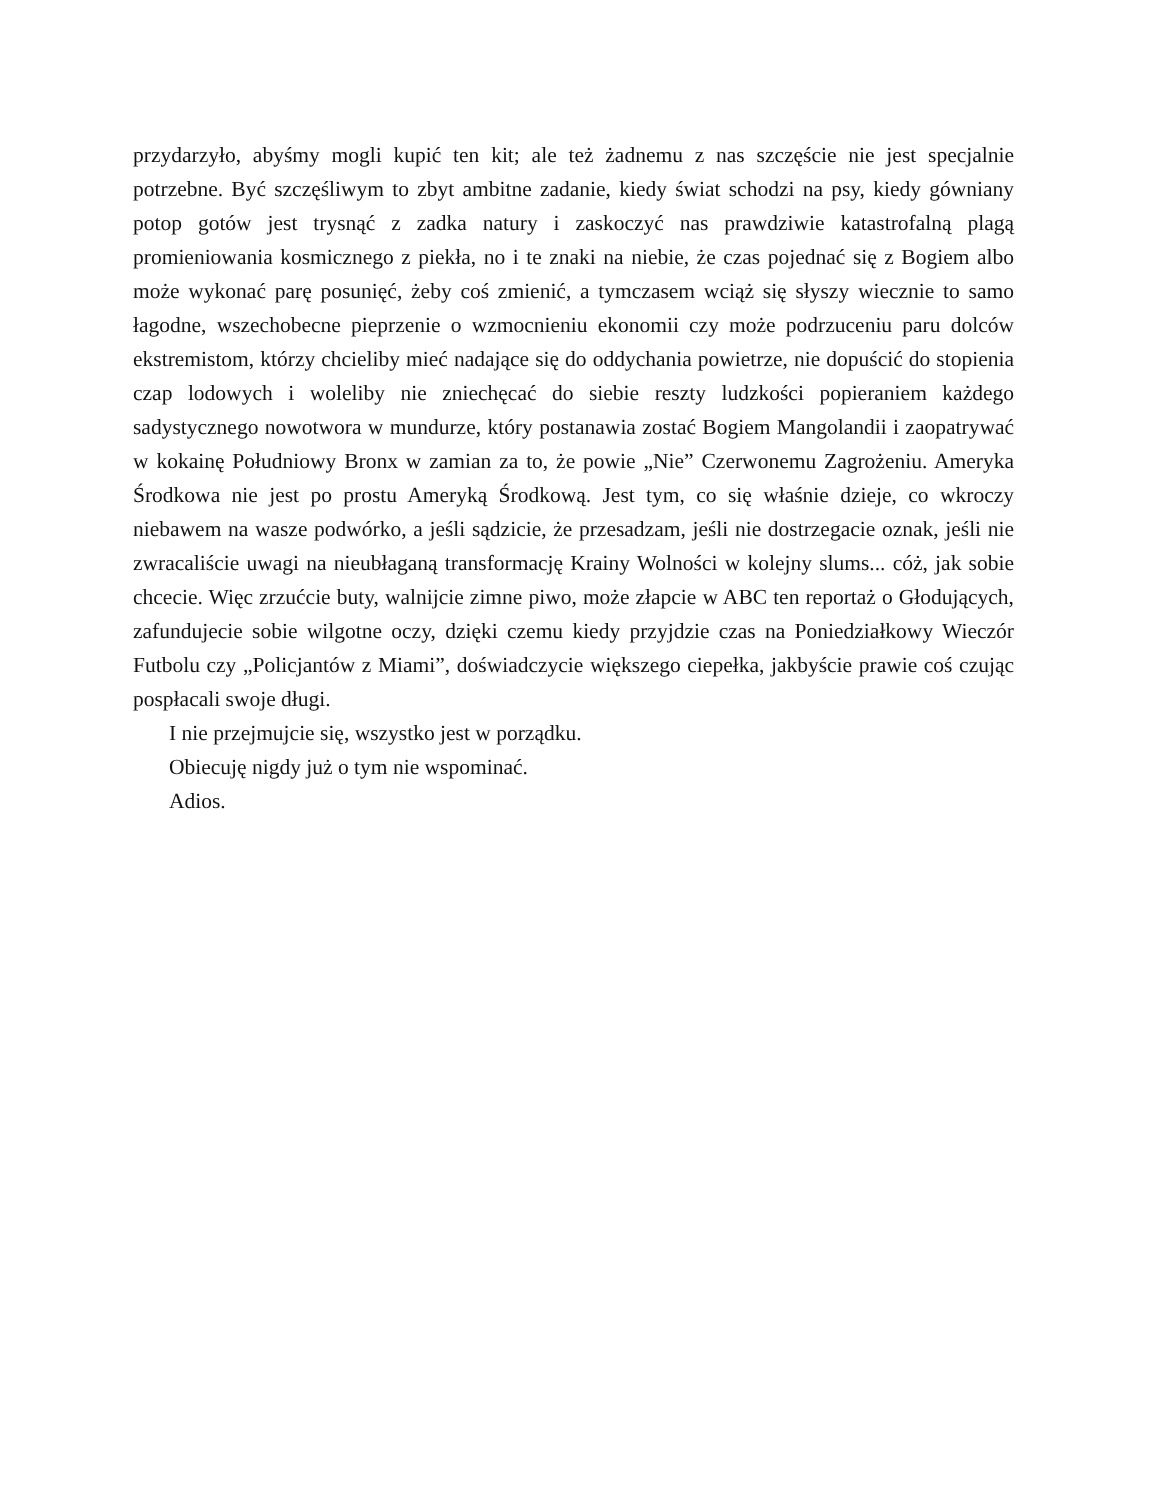przydarzyło, abyśmy mogli kupić ten kit; ale też żadnemu z nas szczęście nie jest specjalnie potrzebne. Być szczęśliwym to zbyt ambitne zadanie, kiedy świat schodzi na psy, kiedy gówniany potop gotów jest trysnąć z zadka natury i zaskoczyć nas prawdziwie katastrofalną plagą promieniowania kosmicznego z piekła, no i te znaki na niebie, że czas pojednać się z Bogiem albo może wykonać parę posunięć, żeby coś zmienić, a tymczasem wciąż się słyszy wiecznie to samo łagodne, wszechobecne pieprzenie o wzmocnieniu ekonomii czy może podrzuceniu paru dolców ekstremistom, którzy chcieliby mieć nadające się do oddychania powietrze, nie dopuścić do stopienia czap lodowych i woleliby nie zniechęcać do siebie reszty ludzkości popieraniem każdego sadystycznego nowotwora w mundurze, który postanawia zostać Bogiem Mangolandii i zaopatrywać w kokainę Południowy Bronx w zamian za to, że powie „Nie” Czerwonemu Zagrożeniu. Ameryka Środkowa nie jest po prostu Ameryką Środkową. Jest tym, co się właśnie dzieje, co wkroczy niebawem na wasze podwórko, a jeśli sądzicie, że przesadzam, jeśli nie dostrzegacie oznak, jeśli nie zwracaliście uwagi na nieubłaganą transformację Krainy Wolności w kolejny slums... cóż, jak sobie chcecie. Więc zrzućcie buty, walnijcie zimne piwo, może złapcie w ABC ten reportaż o Głodujących, zafundujecie sobie wilgotne oczy, dzięki czemu kiedy przyjdzie czas na Poniedziałkowy Wieczór Futbolu czy „Policjantów z Miami”, doświadczycie większego ciepełka, jakbyście prawie coś czując pospłacali swoje długi.
I nie przejmujcie się, wszystko jest w porządku.
Obiecuję nigdy już o tym nie wspominać.
Adios.